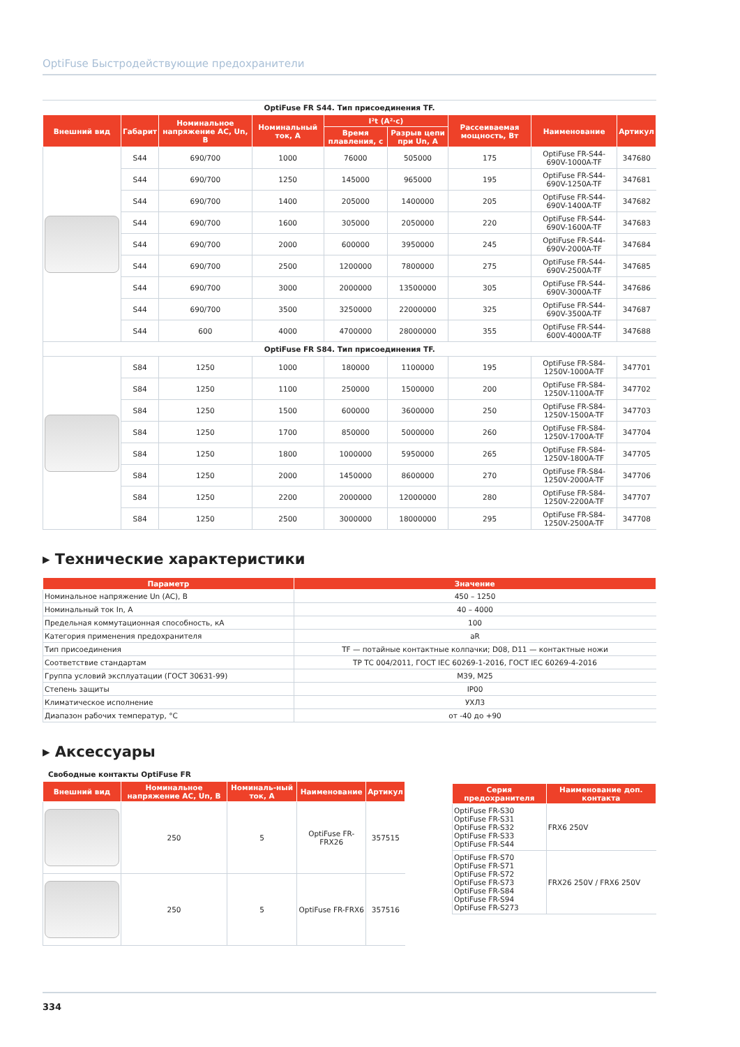OptiFuse Быстродействующие предохранители
OptiFuse FR S44. Тип присоединения TF.
| Внешний вид | Габарит | Номинальное напряжение AC, Un, В | Номинальный ток, А | I²t (A²·c) | | Рассеиваемая мощность, Вт | Наименование | Артикул |
| --- | --- | --- | --- | --- | --- | --- | --- | --- |
| | | | | Время плавления, с | Разрыв цепи при Un, А | | | |
| | S44 | 690/700 | 1000 | 76000 | 505000 | 175 | OptiFuse FR-S44-690V-1000A-TF | 347680 |
| | S44 | 690/700 | 1250 | 145000 | 965000 | 195 | OptiFuse FR-S44-690V-1250A-TF | 347681 |
| | S44 | 690/700 | 1400 | 205000 | 1400000 | 205 | OptiFuse FR-S44-690V-1400A-TF | 347682 |
| | S44 | 690/700 | 1600 | 305000 | 2050000 | 220 | OptiFuse FR-S44-690V-1600A-TF | 347683 |
| | S44 | 690/700 | 2000 | 600000 | 3950000 | 245 | OptiFuse FR-S44-690V-2000A-TF | 347684 |
| | S44 | 690/700 | 2500 | 1200000 | 7800000 | 275 | OptiFuse FR-S44-690V-2500A-TF | 347685 |
| | S44 | 690/700 | 3000 | 2000000 | 13500000 | 305 | OptiFuse FR-S44-690V-3000A-TF | 347686 |
| | S44 | 690/700 | 3500 | 3250000 | 22000000 | 325 | OptiFuse FR-S44-690V-3500A-TF | 347687 |
| | S44 | 600 | 4000 | 4700000 | 28000000 | 355 | OptiFuse FR-S44-600V-4000A-TF | 347688 |
| OptiFuse FR S84. Тип присоединения TF. | | | | | | | | |
| | S84 | 1250 | 1000 | 180000 | 1100000 | 195 | OptiFuse FR-S84-1250V-1000A-TF | 347701 |
| | S84 | 1250 | 1100 | 250000 | 1500000 | 200 | OptiFuse FR-S84-1250V-1100A-TF | 347702 |
| | S84 | 1250 | 1500 | 600000 | 3600000 | 250 | OptiFuse FR-S84-1250V-1500A-TF | 347703 |
| | S84 | 1250 | 1700 | 850000 | 5000000 | 260 | OptiFuse FR-S84-1250V-1700A-TF | 347704 |
| | S84 | 1250 | 1800 | 1000000 | 5950000 | 265 | OptiFuse FR-S84-1250V-1800A-TF | 347705 |
| | S84 | 1250 | 2000 | 1450000 | 8600000 | 270 | OptiFuse FR-S84-1250V-2000A-TF | 347706 |
| | S84 | 1250 | 2200 | 2000000 | 12000000 | 280 | OptiFuse FR-S84-1250V-2200A-TF | 347707 |
| | S84 | 1250 | 2500 | 3000000 | 18000000 | 295 | OptiFuse FR-S84-1250V-2500A-TF | 347708 |
▸ Технические характеристики
| Параметр | Значение |
| --- | --- |
| Номинальное напряжение Un (AC), В | 450 – 1250 |
| Номинальный ток In, А | 40 – 4000 |
| Предельная коммутационная способность, кА | 100 |
| Категория применения предохранителя | aR |
| Тип присоединения | TF — потайные контактные колпачки; D08, D11 — контактные ножи |
| Соответствие стандартам | ТР ТС 004/2011, ГОСТ IEC 60269-1-2016, ГОСТ IEC 60269-4-2016 |
| Группа условий эксплуатации (ГОСТ 30631-99) | М39, М25 |
| Степень защиты | IP00 |
| Климатическое исполнение | УХЛ3 |
| Диапазон рабочих температур, °С | от -40 до +90 |
▸ Аксессуары
Свободные контакты OptiFuse FR
| Внешний вид | Номинальное напряжение AC, Un, В | Номиналь-ный ток, А | Наименование | Артикул |
| --- | --- | --- | --- | --- |
| | 250 | 5 | OptiFuse FR-FRX26 | 357515 |
| | 250 | 5 | OptiFuse FR-FRX6 | 357516 |
| Серия предохранителя | Наименование доп. контакта |
| --- | --- |
| OptiFuse FR-S30 OptiFuse FR-S31 OptiFuse FR-S32 OptiFuse FR-S33 OptiFuse FR-S44 | FRX6 250V |
| OptiFuse FR-S70 OptiFuse FR-S71 OptiFuse FR-S72 OptiFuse FR-S73 OptiFuse FR-S84 OptiFuse FR-S94 OptiFuse FR-S273 | FRX26 250V / FRX6 250V |
334